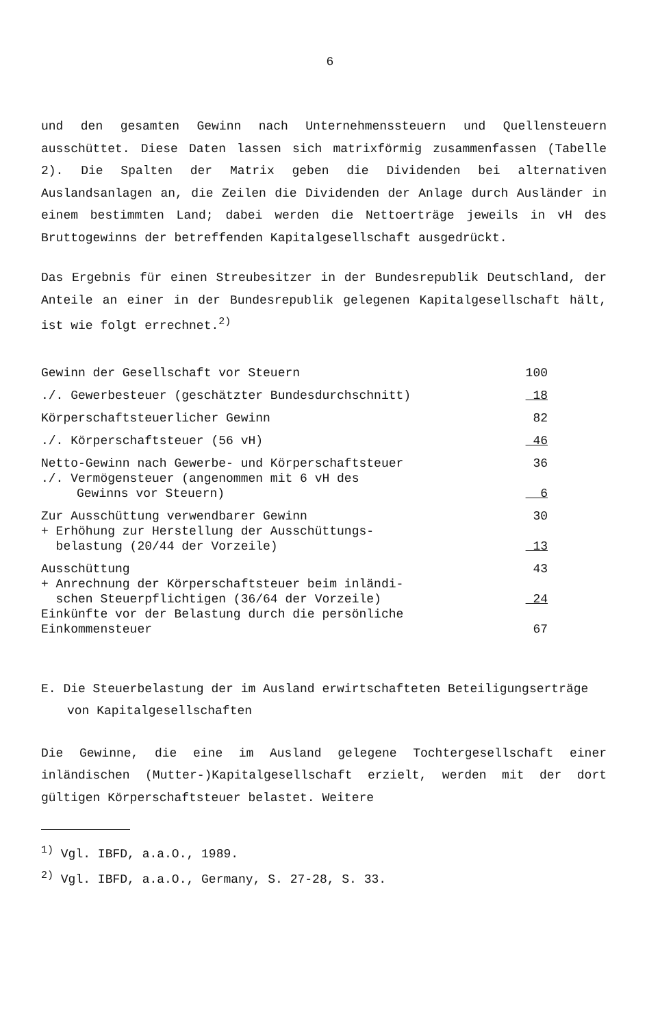6
und den gesamten Gewinn nach Unternehmenssteuern und Quellensteuern ausschüttet. Diese Daten lassen sich matrixförmig zusammenfassen (Tabelle 2). Die Spalten der Matrix geben die Dividenden bei alternativen Auslandsanlagen an, die Zeilen die Dividenden der Anlage durch Ausländer in einem bestimmten Land; dabei werden die Nettoerträge jeweils in vH des Bruttogewinns der betreffenden Kapitalgesellschaft ausgedrückt.
Das Ergebnis für einen Streubesitzer in der Bundesrepublik Deutschland, der Anteile an einer in der Bundesrepublik gelegenen Kapitalgesellschaft hält, ist wie folgt errechnet.<sup>2)</sup>
| Gewinn der Gesellschaft vor Steuern | 100 |
| ./. Gewerbesteuer (geschätzter Bundesdurchschnitt) | 18 |
| Körperschaftsteuerlicher Gewinn | 82 |
| ./. Körperschaftsteuer (56 vH) | 46 |
| Netto-Gewinn nach Gewerbe- und Körperschaftsteuer | 36 |
| ./. Vermögensteuer (angenommen mit 6 vH des Gewinns vor Steuern) | 6 |
| Zur Ausschüttung verwendbarer Gewinn | 30 |
| + Erhöhung zur Herstellung der Ausschüttungs- belastung (20/44 der Vorzeile) | 13 |
| Ausschüttung | 43 |
| + Anrechnung der Körperschaftsteuer beim inländi- schen Steuerpflichtigen (36/64 der Vorzeile) | 24 |
| Einkünfte vor der Belastung durch die persönliche Einkommensteuer | 67 |
E. Die Steuerbelastung der im Ausland erwirtschafteten Beteiligungserträge von Kapitalgesellschaften
Die Gewinne, die eine im Ausland gelegene Tochtergesellschaft einer inländischen (Mutter-)Kapitalgesellschaft erzielt, werden mit der dort gültigen Körperschaftsteuer belastet. Weitere
<sup>1)</sup> Vgl. IBFD, a.a.O., 1989.
<sup>2)</sup> Vgl. IBFD, a.a.O., Germany, S. 27-28, S. 33.